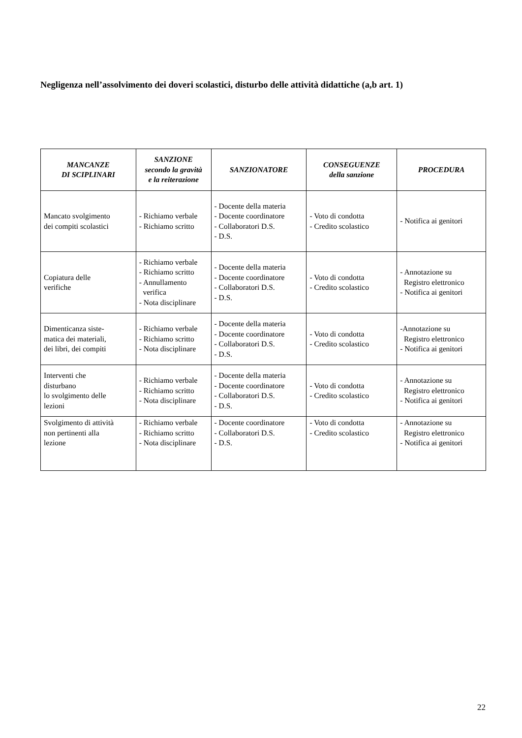Negligenza nell’assolvimento dei doveri scolastici, disturbo delle attività didattiche (a,b art. 1)
| MANCANZE DI SCIPLINARI | SANZIONE secondo la gravità e la reiterazione | SANZIONATORE | CONSEGUENZE della sanzione | PROCEDURA |
| --- | --- | --- | --- | --- |
| Mancato svolgimento dei compiti scolastici | - Richiamo verbale - Richiamo scritto | - Docente della materia - Docente coordinatore - Collaboratori D.S. - D.S. | - Voto di condotta - Credito scolastico | - Notifica ai genitori |
| Copiatura delle verifiche | - Richiamo verbale - Richiamo scritto - Annullamento verifica - Nota disciplinare | - Docente della materia - Docente coordinatore - Collaboratori D.S. - D.S. | - Voto di condotta - Credito scolastico | - Annotazione su Registro elettronico - Notifica ai genitori |
| Dimenticanza siste- matica dei materiali, dei libri, dei compiti | - Richiamo verbale - Richiamo scritto - Nota disciplinare | - Docente della materia - Docente coordinatore - Collaboratori D.S. - D.S. | - Voto di condotta - Credito scolastico | -Annotazione su Registro elettronico - Notifica ai genitori |
| Interventi che disturbano lo svolgimento delle lezioni | - Richiamo verbale - Richiamo scritto - Nota disciplinare | - Docente della materia - Docente coordinatore - Collaboratori D.S. - D.S. | - Voto di condotta - Credito scolastico | - Annotazione su Registro elettronico - Notifica ai genitori |
| Svolgimento di attività non pertinenti alla lezione | - Richiamo verbale - Richiamo scritto - Nota disciplinare | - Docente coordinatore - Collaboratori D.S. - D.S. | - Voto di condotta - Credito scolastico | - Annotazione su Registro elettronico - Notifica ai genitori |
22